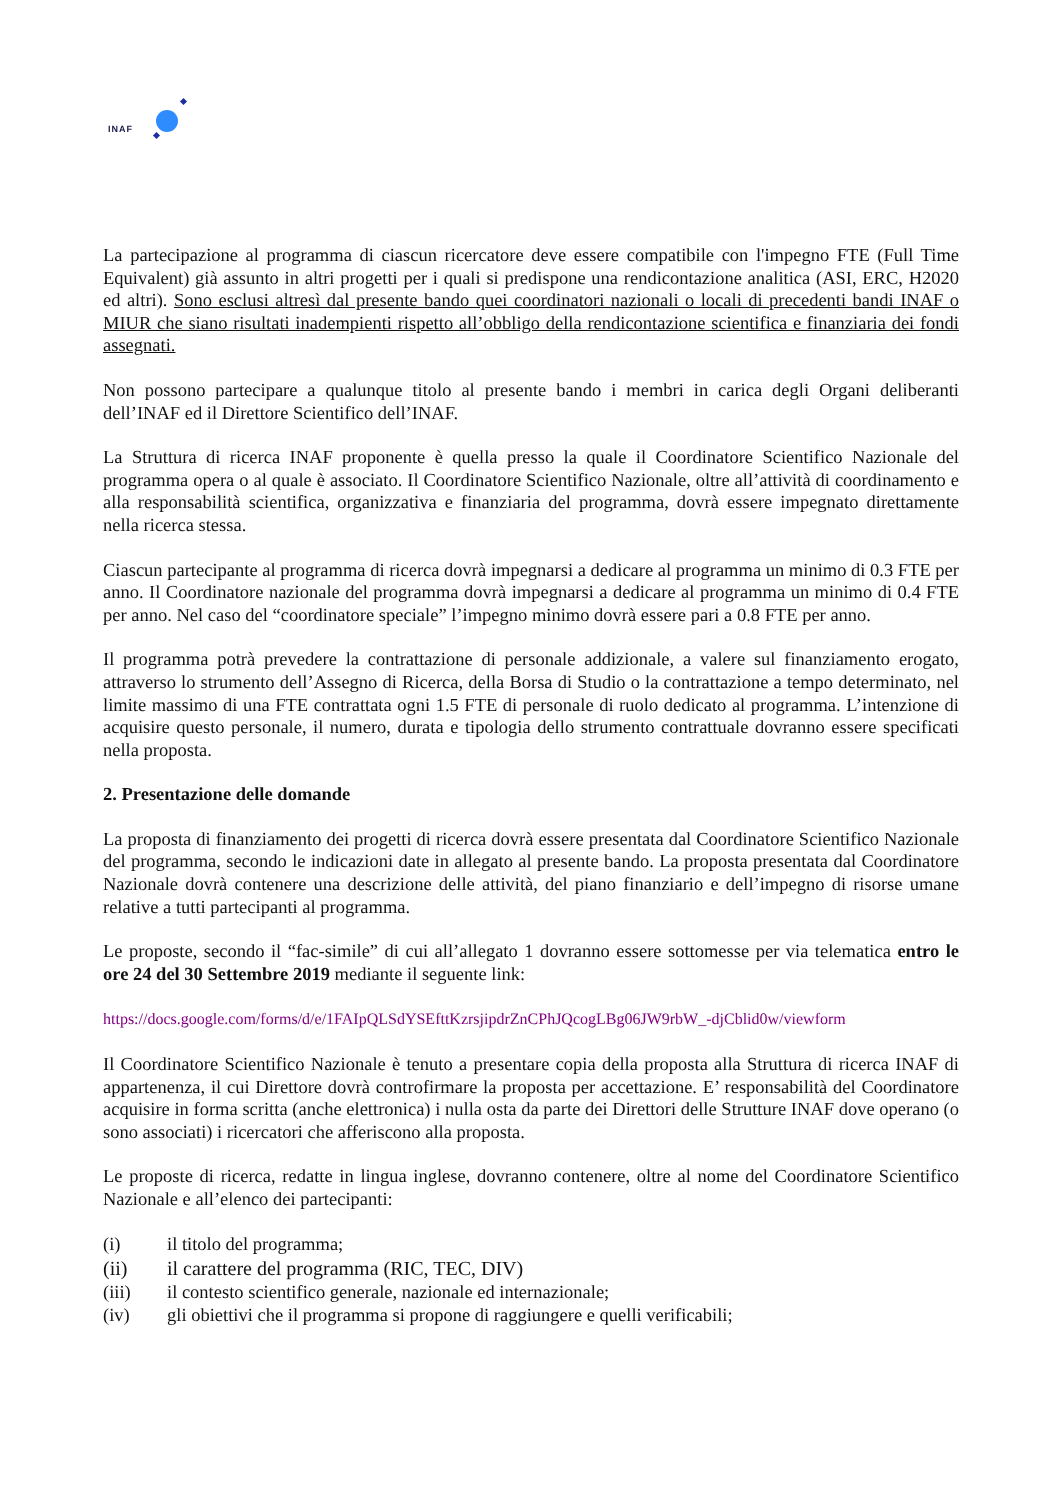INAF
La partecipazione al programma di ciascun ricercatore deve essere compatibile con l'impegno FTE (Full Time Equivalent) già assunto in altri progetti per i quali si predispone una rendicontazione analitica (ASI, ERC, H2020 ed altri). Sono esclusi altresì dal presente bando quei coordinatori nazionali o locali di precedenti bandi INAF o MIUR che siano risultati inadempienti rispetto all’obbligo della rendicontazione scientifica e finanziaria dei fondi assegnati.
Non possono partecipare a qualunque titolo al presente bando i membri in carica degli Organi deliberanti dell’INAF ed il Direttore Scientifico dell’INAF.
La Struttura di ricerca INAF proponente è quella presso la quale il Coordinatore Scientifico Nazionale del programma opera o al quale è associato. Il Coordinatore Scientifico Nazionale, oltre all’attività di coordinamento e alla responsabilità scientifica, organizzativa e finanziaria del programma, dovrà essere impegnato direttamente nella ricerca stessa.
Ciascun partecipante al programma di ricerca dovrà impegnarsi a dedicare al programma un minimo di 0.3 FTE per anno. Il Coordinatore nazionale del programma dovrà impegnarsi a dedicare al programma un minimo di 0.4 FTE per anno. Nel caso del “coordinatore speciale” l’impegno minimo dovrà essere pari a 0.8 FTE per anno.
Il programma potrà prevedere la contrattazione di personale addizionale, a valere sul finanziamento erogato, attraverso lo strumento dell’Assegno di Ricerca, della Borsa di Studio o la contrattazione a tempo determinato, nel limite massimo di una FTE contrattata ogni 1.5 FTE di personale di ruolo dedicato al programma. L’intenzione di acquisire questo personale, il numero, durata e tipologia dello strumento contrattuale dovranno essere specificati nella proposta.
2. Presentazione delle domande
La proposta di finanziamento dei progetti di ricerca dovrà essere presentata dal Coordinatore Scientifico Nazionale del programma, secondo le indicazioni date in allegato al presente bando. La proposta presentata dal Coordinatore Nazionale dovrà contenere una descrizione delle attività, del piano finanziario e dell’impegno di risorse umane relative a tutti partecipanti al programma.
Le proposte, secondo il “fac-simile” di cui all’allegato 1 dovranno essere sottomesse per via telematica entro le ore 24 del 30 Settembre 2019 mediante il seguente link:
https://docs.google.com/forms/d/e/1FAIpQLSdYSEfttKzrsjipdrZnCPhJQcogLBg06JW9rbW_-djCblid0w/viewform
Il Coordinatore Scientifico Nazionale è tenuto a presentare copia della proposta alla Struttura di ricerca INAF di appartenenza, il cui Direttore dovrà controfirmare la proposta per accettazione. E’ responsabilità del Coordinatore acquisire in forma scritta (anche elettronica) i nulla osta da parte dei Direttori delle Strutture INAF dove operano (o sono associati) i ricercatori che afferiscono alla proposta.
Le proposte di ricerca, redatte in lingua inglese, dovranno contenere, oltre al nome del Coordinatore Scientifico Nazionale e all’elenco dei partecipanti:
(i) il titolo del programma;
(ii) il carattere del programma (RIC, TEC, DIV)
(iii) il contesto scientifico generale, nazionale ed internazionale;
(iv) gli obiettivi che il programma si propone di raggiungere e quelli verificabili;